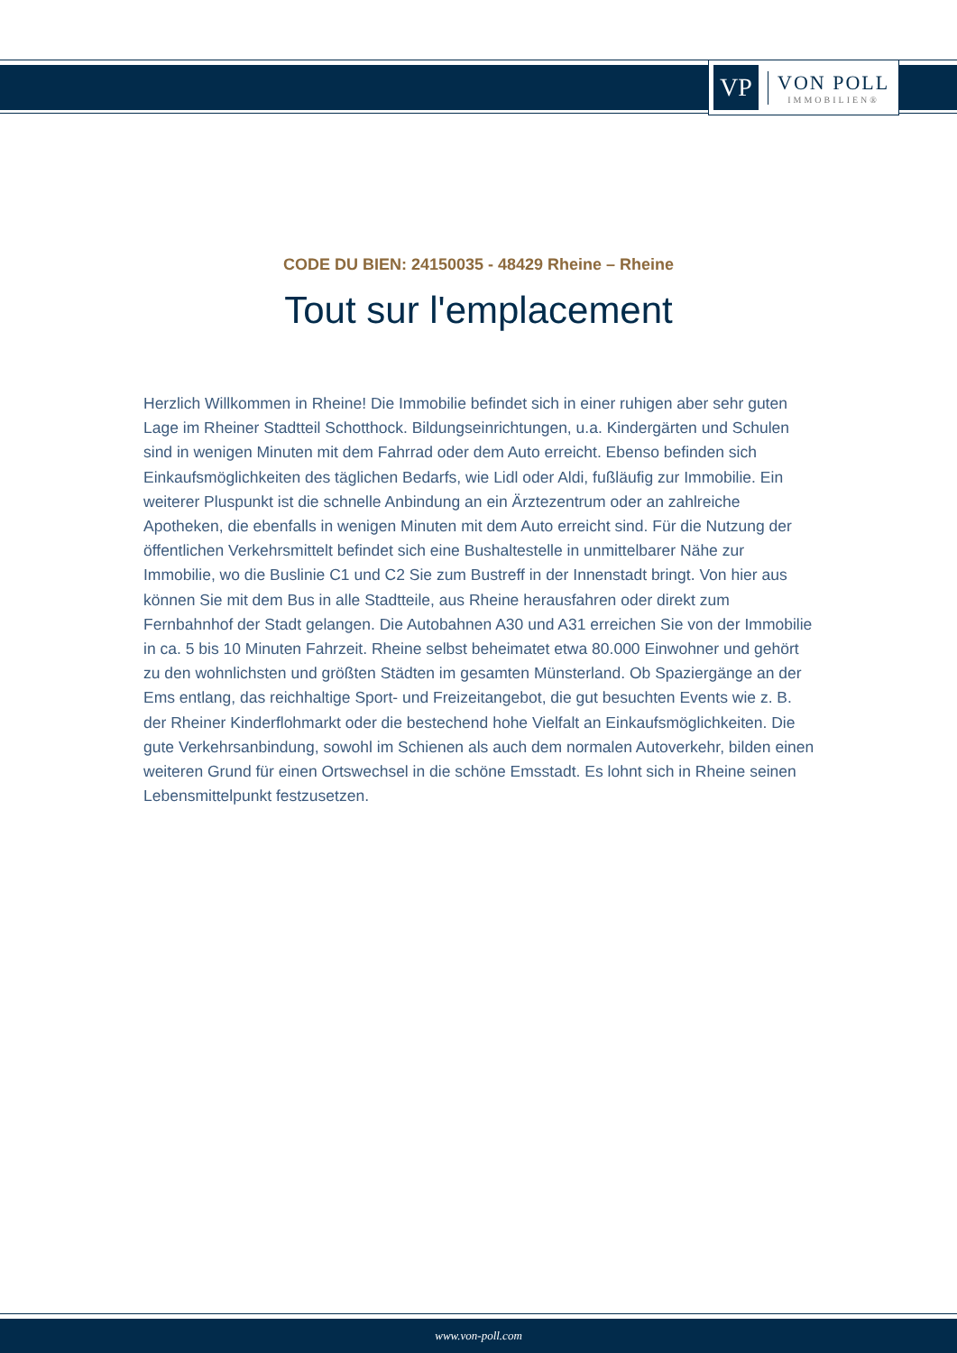VP
VON POLL
IMMOBILIEN®
CODE DU BIEN: 24150035 - 48429 Rheine – Rheine
Tout sur l'emplacement
Herzlich Willkommen in Rheine! Die Immobilie befindet sich in einer ruhigen aber sehr guten Lage im Rheiner Stadtteil Schotthock. Bildungseinrichtungen, u.a. Kindergärten und Schulen sind in wenigen Minuten mit dem Fahrrad oder dem Auto erreicht. Ebenso befinden sich Einkaufsmöglichkeiten des täglichen Bedarfs, wie Lidl oder Aldi, fußläufig zur Immobilie. Ein weiterer Pluspunkt ist die schnelle Anbindung an ein Ärztezentrum oder an zahlreiche Apotheken, die ebenfalls in wenigen Minuten mit dem Auto erreicht sind. Für die Nutzung der öffentlichen Verkehrsmittelt befindet sich eine Bushaltestelle in unmittelbarer Nähe zur Immobilie, wo die Buslinie C1 und C2 Sie zum Bustreff in der Innenstadt bringt. Von hier aus können Sie mit dem Bus in alle Stadtteile, aus Rheine herausfahren oder direkt zum Fernbahnhof der Stadt gelangen. Die Autobahnen A30 und A31 erreichen Sie von der Immobilie in ca. 5 bis 10 Minuten Fahrzeit. Rheine selbst beheimatet etwa 80.000 Einwohner und gehört zu den wohnlichsten und größten Städten im gesamten Münsterland. Ob Spaziergänge an der Ems entlang, das reichhaltige Sport- und Freizeitangebot, die gut besuchten Events wie z. B. der Rheiner Kinderflohmarkt oder die bestechend hohe Vielfalt an Einkaufsmöglichkeiten. Die gute Verkehrsanbindung, sowohl im Schienen als auch dem normalen Autoverkehr, bilden einen weiteren Grund für einen Ortswechsel in die schöne Emsstadt. Es lohnt sich in Rheine seinen Lebensmittelpunkt festzusetzen.
www.von-poll.com